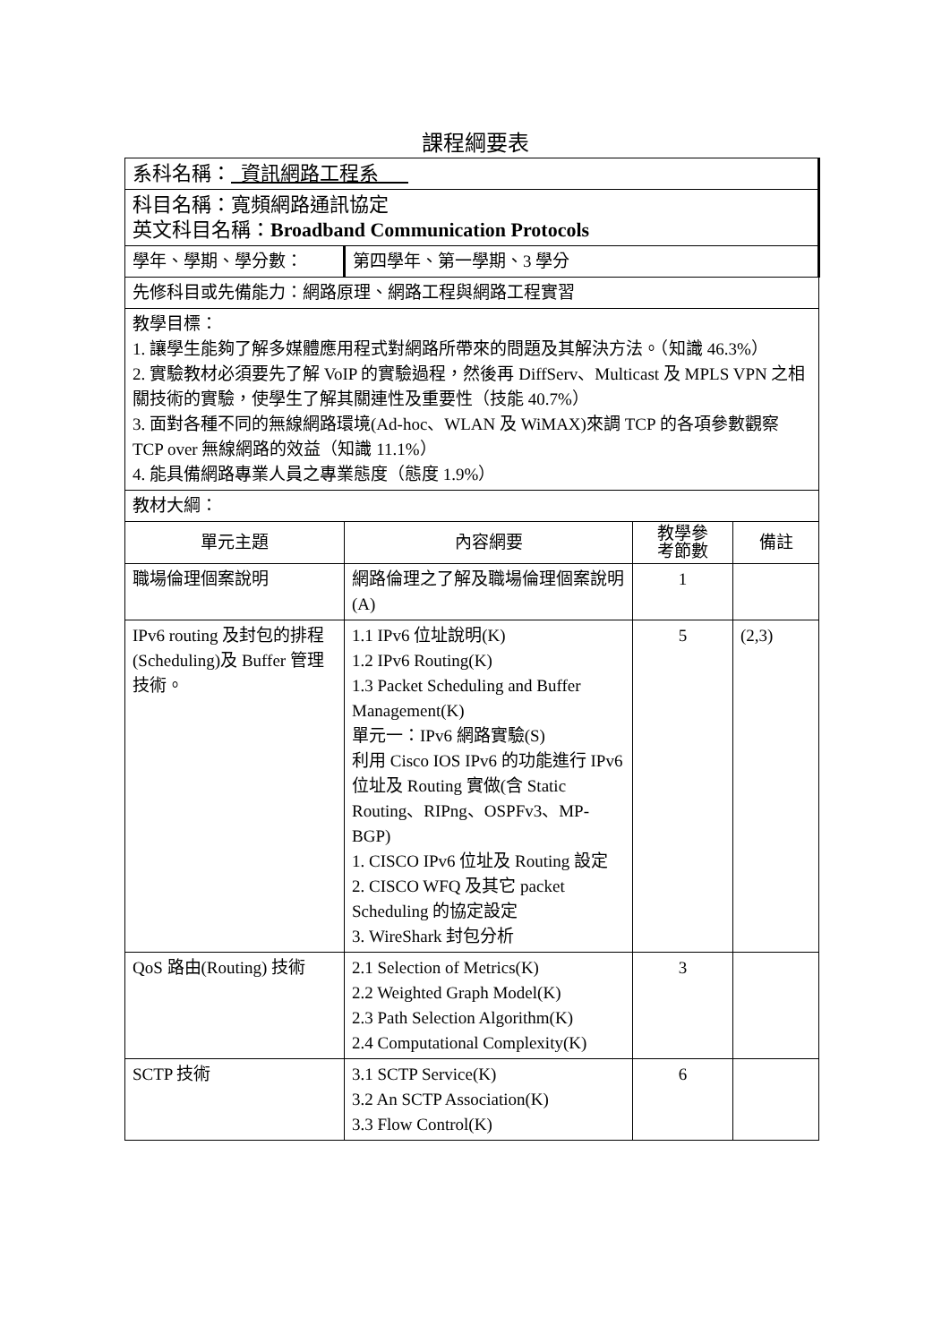課程綱要表
| 系科名稱： 資訊網路工程系 | | | |
| 科目名稱：寬頻網路通訊協定 英文科目名稱： Broadband Communication Protocols | | | |
| 學年、學期、學分數： | 第四學年、第一學期、3 學分 | | |
| 先修科目或先備能力：網路原理、網路工程與網路工程實習 | | | |
| 教學目標： 1. 讓學生能夠了解多媒體應用程式對網路所帶來的問題及其解決方法。（知識 46.3%） 2. 實驗教材必須要先了解 VoIP 的實驗過程，然後再 DiffServ、Multicast 及 MPLS VPN 之相關技術的實驗，使學生了解其關連性及重要性（技能 40.7%） 3. 面對各種不同的無線網路環境(Ad-hoc、WLAN 及 WiMAX)來調 TCP 的各項參數觀察 TCP over 無線網路的效益（知識 11.1%） 4. 能具備網路專業人員之專業態度（態度 1.9%） | | | |
| 教材大綱： | | | |
| 單元主題 | 內容網要 | 教學參 考節數 | 備註 |
| 職場倫理個案說明 | 網路倫理之了解及職場倫理個案說明(A) | 1 | |
| IPv6 routing 及封包的排程(Scheduling)及 Buffer 管理技術。 | 1.1 IPv6 位址說明(K) 1.2 IPv6 Routing(K) 1.3 Packet Scheduling and Buffer Management(K) 單元一：IPv6 網路實驗(S) 利用 Cisco IOS IPv6 的功能進行 IPv6 位址及 Routing 實做(含 Static Routing、RIPng、OSPFv3、MP-BGP) 1. CISCO IPv6 位址及 Routing 設定 2. CISCO WFQ 及其它 packet Scheduling 的協定設定 3. WireShark 封包分析 | 5 | (2,3) |
| QoS 路由(Routing) 技術 | 2.1 Selection of Metrics(K) 2.2 Weighted Graph Model(K) 2.3 Path Selection Algorithm(K) 2.4 Computational Complexity(K) | 3 | |
| SCTP 技術 | 3.1 SCTP Service(K) 3.2 An SCTP Association(K) 3.3 Flow Control(K) | 6 | |